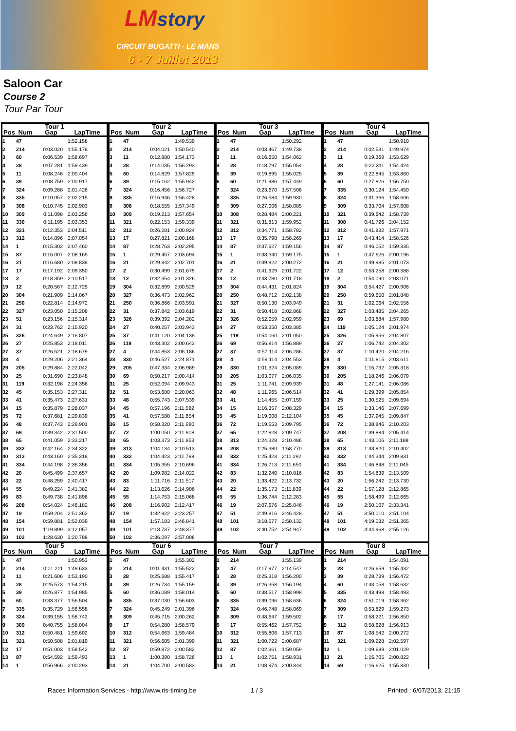LMstory
CIRCUIT BUGATTI - LE MANS
6 - 7 Juillet 2013
Saloon Car
Course 2
Tour Par Tour
| Tour 1 | | | |
| --- | --- | --- | --- |
| Pos | Num | Gap | LapTime |
| 1 | 47 | | 1:52.158 |
| 2 | 214 | 0:03.020 | 1:55.178 |
| 3 | 60 | 0:06.539 | 1:58.697 |
| 4 | 28 | 0:07.281 | 1:59.439 |
| 5 | 11 | 0:08.246 | 2:00.404 |
| 6 | 39 | 0:08.759 | 2:00.917 |
| 7 | 324 | 0:09.268 | 2:01.426 |
| 8 | 335 | 0:10.057 | 2:02.215 |
| 9 | 308 | 0:10.745 | 2:02.903 |
| 10 | 309 | 0:11.098 | 2:03.256 |
| 11 | 330 | 0:11.195 | 2:03.353 |
| 12 | 321 | 0:12.353 | 2:04.511 |
| 13 | 312 | 0:14.896 | 2:07.054 |
| 14 | 1 | 0:15.302 | 2:07.460 |
| 15 | 87 | 0:16.007 | 2:08.165 |
| 16 | 21 | 0:16.680 | 2:08.838 |
| 17 | 17 | 0:17.192 | 2:09.350 |
| 18 | 2 | 0:18.359 | 2:10.517 |
| 19 | 12 | 0:20.567 | 2:12.725 |
| 20 | 304 | 0:21.909 | 2:14.067 |
| 21 | 250 | 0:22.814 | 2:14.972 |
| 22 | 327 | 0:23.050 | 2:15.208 |
| 23 | 51 | 0:23.156 | 2:15.314 |
| 24 | 31 | 0:23.762 | 2:15.920 |
| 25 | 326 | 0:24.649 | 2:16.807 |
| 26 | 27 | 0:25.853 | 2:18.011 |
| 27 | 37 | 0:26.521 | 2:18.679 |
| 28 | 4 | 0:29.206 | 2:21.364 |
| 29 | 205 | 0:29.884 | 2:22.042 |
| 30 | 25 | 0:31.690 | 2:23.848 |
| 31 | 119 | 0:32.198 | 2:24.356 |
| 32 | 45 | 0:35.153 | 2:27.311 |
| 33 | 41 | 0:35.473 | 2:27.631 |
| 34 | 15 | 0:35.879 | 2:28.037 |
| 35 | 72 | 0:37.681 | 2:29.839 |
| 36 | 48 | 0:37.743 | 2:29.901 |
| 37 | 69 | 0:39.342 | 2:31.500 |
| 38 | 65 | 0:41.059 | 2:33.217 |
| 39 | 332 | 0:42.164 | 2:34.322 |
| 40 | 313 | 0:43.160 | 2:35.318 |
| 41 | 334 | 0:44.198 | 2:36.356 |
| 42 | 20 | 0:45.499 | 2:37.657 |
| 43 | 22 | 0:48.259 | 2:40.417 |
| 44 | 55 | 0:49.224 | 2:41.382 |
| 45 | 83 | 0:49.738 | 2:41.896 |
| 46 | 208 | 0:54.024 | 2:46.182 |
| 47 | 19 | 0:59.204 | 2:51.362 |
| 48 | 154 | 0:59.881 | 2:52.039 |
| 49 | 101 | 1:19.899 | 3:12.057 |
| 50 | 102 | 1:28.630 | 3:20.788 |
| Tour 2 | | | |
| --- | --- | --- | --- |
| Pos | Num | Gap | LapTime |
| 1 | 47 | | 1:49.539 |
| 2 | 214 | 0:04.021 | 1:50.540 |
| 3 | 11 | 0:12.880 | 1:54.173 |
| 4 | 28 | 0:14.035 | 1:56.293 |
| 5 | 60 | 0:14.829 | 1:57.829 |
| 6 | 39 | 0:15.162 | 1:55.942 |
| 7 | 324 | 0:16.456 | 1:56.727 |
| 8 | 335 | 0:16.946 | 1:56.428 |
| 9 | 308 | 0:18.555 | 1:57.349 |
| 10 | 309 | 0:19.213 | 1:57.654 |
| 11 | 321 | 0:22.153 | 1:59.339 |
| 12 | 312 | 0:26.281 | 2:00.924 |
| 13 | 17 | 0:27.821 | 2:00.168 |
| 14 | 87 | 0:28.763 | 2:02.295 |
| 15 | 1 | 0:29.457 | 2:03.694 |
| 16 | 21 | 0:29.842 | 2:02.701 |
| 17 | 2 | 0:30.499 | 2:01.679 |
| 18 | 12 | 0:32.354 | 2:01.326 |
| 19 | 304 | 0:32.899 | 2:00.529 |
| 20 | 327 | 0:36.473 | 2:02.962 |
| 21 | 250 | 0:36.866 | 2:03.591 |
| 22 | 31 | 0:37.842 | 2:03.619 |
| 23 | 326 | 0:39.392 | 2:04.282 |
| 24 | 27 | 0:40.257 | 2:03.943 |
| 25 | 37 | 0:41.120 | 2:04.138 |
| 26 | 119 | 0:43.302 | 2:00.643 |
| 27 | 4 | 0:44.853 | 2:05.186 |
| 28 | 330 | 0:46.527 | 2:24.871 |
| 29 | 205 | 0:47.334 | 2:06.989 |
| 30 | 69 | 0:50.217 | 2:00.414 |
| 31 | 25 | 0:52.094 | 2:09.943 |
| 32 | 51 | 0:53.680 | 2:20.063 |
| 33 | 48 | 0:55.743 | 2:07.539 |
| 34 | 45 | 0:57.196 | 2:11.582 |
| 35 | 41 | 0:57.588 | 2:11.654 |
| 36 | 15 | 0:58.320 | 2:11.980 |
| 37 | 72 | 1:00.050 | 2:11.908 |
| 38 | 65 | 1:03.373 | 2:11.853 |
| 39 | 313 | 1:04.134 | 2:10.513 |
| 40 | 332 | 1:04.423 | 2:11.798 |
| 41 | 334 | 1:05.355 | 2:10.696 |
| 42 | 20 | 1:09.982 | 2:14.022 |
| 43 | 83 | 1:11.716 | 2:11.517 |
| 44 | 22 | 1:13.626 | 2:14.906 |
| 45 | 55 | 1:14.753 | 2:15.068 |
| 46 | 208 | 1:16.902 | 2:12.417 |
| 47 | 19 | 1:32.922 | 2:23.257 |
| 48 | 154 | 1:57.183 | 2:46.841 |
| 49 | 101 | 2:18.737 | 2:48.377 |
| 50 | 102 | 2:36.097 | 2:57.006 |
| Tour 3 | | | |
| --- | --- | --- | --- |
| Pos | Num | Gap | LapTime |
| 1 | 47 | | 1:50.292 |
| 2 | 214 | 0:03.467 | 1:49.738 |
| 3 | 11 | 0:16.650 | 1:54.062 |
| 4 | 28 | 0:18.797 | 1:55.054 |
| 5 | 39 | 0:19.895 | 1:55.025 |
| 6 | 60 | 0:21.986 | 1:57.449 |
| 7 | 324 | 0:23.670 | 1:57.506 |
| 8 | 335 | 0:26.584 | 1:59.930 |
| 9 | 309 | 0:27.006 | 1:58.085 |
| 10 | 308 | 0:28.484 | 2:00.221 |
| 11 | 321 | 0:31.813 | 1:59.952 |
| 12 | 312 | 0:34.771 | 1:58.782 |
| 13 | 17 | 0:35.798 | 1:58.269 |
| 14 | 87 | 0:37.627 | 1:59.156 |
| 15 | 1 | 0:38.340 | 1:59.175 |
| 16 | 21 | 0:39.822 | 2:00.272 |
| 17 | 2 | 0:41.929 | 2:01.722 |
| 18 | 12 | 0:43.780 | 2:01.718 |
| 19 | 304 | 0:44.431 | 2:01.824 |
| 20 | 250 | 0:48.712 | 2:02.138 |
| 21 | 327 | 0:50.130 | 2:03.949 |
| 22 | 31 | 0:50.418 | 2:02.868 |
| 23 | 326 | 0:52.059 | 2:02.959 |
| 24 | 27 | 0:53.350 | 2:03.385 |
| 25 | 119 | 0:54.060 | 2:01.050 |
| 26 | 69 | 0:56.814 | 1:56.889 |
| 27 | 37 | 0:57.114 | 2:06.286 |
| 28 | 4 | 0:59.114 | 2:04.553 |
| 29 | 330 | 1:01.324 | 2:05.089 |
| 30 | 205 | 1:03.077 | 2:06.035 |
| 31 | 25 | 1:11.741 | 2:09.939 |
| 32 | 48 | 1:11.965 | 2:06.514 |
| 33 | 41 | 1:14.455 | 2:07.159 |
| 34 | 15 | 1:16.357 | 2:08.329 |
| 35 | 45 | 1:19.008 | 2:12.104 |
| 36 | 72 | 1:19.553 | 2:09.795 |
| 37 | 65 | 1:22.828 | 2:09.747 |
| 38 | 313 | 1:24.328 | 2:10.486 |
| 39 | 208 | 1:25.380 | 1:58.770 |
| 40 | 332 | 1:25.423 | 2:11.292 |
| 41 | 334 | 1:26.713 | 2:11.650 |
| 42 | 83 | 1:32.240 | 2:10.816 |
| 43 | 20 | 1:33.422 | 2:13.732 |
| 44 | 22 | 1:35.173 | 2:11.839 |
| 45 | 55 | 1:36.744 | 2:12.283 |
| 46 | 19 | 2:07.676 | 2:25.046 |
| 47 | 51 | 2:49.816 | 3:46.428 |
| 48 | 101 | 3:18.577 | 2:50.132 |
| 49 | 102 | 3:40.752 | 2:54.947 |
| Tour 4 | | | |
| --- | --- | --- | --- |
| Pos | Num | Gap | LapTime |
| 1 | 47 | | 1:50.910 |
| 2 | 214 | 0:02.531 | 1:49.974 |
| 3 | 11 | 0:19.369 | 1:53.629 |
| 4 | 28 | 0:22.311 | 1:54.424 |
| 5 | 39 | 0:22.845 | 1:53.860 |
| 6 | 60 | 0:27.826 | 1:56.750 |
| 7 | 335 | 0:30.124 | 1:54.450 |
| 8 | 324 | 0:31.366 | 1:58.606 |
| 9 | 309 | 0:33.704 | 1:57.608 |
| 10 | 321 | 0:39.642 | 1:58.739 |
| 11 | 308 | 0:41.726 | 2:04.152 |
| 12 | 312 | 0:41.832 | 1:57.971 |
| 13 | 17 | 0:43.414 | 1:58.526 |
| 14 | 87 | 0:46.052 | 1:59.335 |
| 15 | 1 | 0:47.626 | 2:00.196 |
| 16 | 21 | 0:49.985 | 2:01.073 |
| 17 | 12 | 0:53.258 | 2:00.388 |
| 18 | 2 | 0:54.090 | 2:03.071 |
| 19 | 304 | 0:54.427 | 2:00.906 |
| 20 | 250 | 0:59.650 | 2:01.848 |
| 21 | 31 | 1:02.064 | 2:02.556 |
| 22 | 327 | 1:03.485 | 2:04.265 |
| 23 | 69 | 1:03.884 | 1:57.980 |
| 24 | 119 | 1:05.124 | 2:01.974 |
| 25 | 326 | 1:05.956 | 2:04.807 |
| 26 | 27 | 1:06.742 | 2:04.302 |
| 27 | 37 | 1:10.420 | 2:04.216 |
| 28 | 4 | 1:11.815 | 2:03.611 |
| 29 | 330 | 1:15.732 | 2:05.318 |
| 30 | 205 | 1:18.246 | 2:06.079 |
| 31 | 48 | 1:27.141 | 2:06.086 |
| 32 | 41 | 1:29.399 | 2:05.854 |
| 33 | 25 | 1:30.525 | 2:09.694 |
| 34 | 15 | 1:33.146 | 2:07.699 |
| 35 | 45 | 1:37.945 | 2:09.847 |
| 36 | 72 | 1:38.846 | 2:10.203 |
| 37 | 208 | 1:39.884 | 2:05.414 |
| 38 | 65 | 1:43.106 | 2:11.188 |
| 39 | 313 | 1:43.820 | 2:10.402 |
| 40 | 332 | 1:44.344 | 2:09.831 |
| 41 | 334 | 1:46.848 | 2:11.045 |
| 42 | 83 | 1:54.839 | 2:13.509 |
| 43 | 20 | 1:56.242 | 2:13.730 |
| 44 | 22 | 1:57.128 | 2:12.865 |
| 45 | 55 | 1:58.499 | 2:12.665 |
| 46 | 19 | 2:50.107 | 2:33.341 |
| 47 | 51 | 3:50.010 | 2:51.104 |
| 48 | 101 | 4:19.032 | 2:51.365 |
| 49 | 102 | 4:44.968 | 2:55.126 |
| Tour 5 | | | |
| --- | --- | --- | --- |
| Pos | Num | Gap | LapTime |
| 1 | 47 | | 1:50.953 |
| 2 | 214 | 0:01.211 | 1:49.633 |
| 3 | 11 | 0:21.606 | 1:53.190 |
| 4 | 28 | 0:25.573 | 1:54.215 |
| 5 | 39 | 0:26.877 | 1:54.985 |
| 6 | 60 | 0:33.377 | 1:56.504 |
| 7 | 335 | 0:35.729 | 1:56.558 |
| 8 | 324 | 0:39.155 | 1:58.742 |
| 9 | 309 | 0:40.755 | 1:58.004 |
| 10 | 312 | 0:50.481 | 1:59.602 |
| 11 | 321 | 0:50.508 | 2:01.819 |
| 12 | 17 | 0:51.003 | 1:58.542 |
| 13 | 87 | 0:54.592 | 1:59.493 |
| 14 | 1 | 0:56.966 | 2:00.293 |
| Tour 6 | | | |
| --- | --- | --- | --- |
| Pos | Num | Gap | LapTime |
| 1 | 47 | | 1:55.302 |
| 2 | 214 | 0:01.431 | 1:55.522 |
| 3 | 28 | 0:25.688 | 1:55.417 |
| 4 | 39 | 0:26.734 | 1:55.159 |
| 5 | 60 | 0:36.089 | 1:58.014 |
| 6 | 335 | 0:37.030 | 1:56.603 |
| 7 | 324 | 0:45.249 | 2:01.396 |
| 8 | 309 | 0:45.715 | 2:00.262 |
| 9 | 17 | 0:54.280 | 1:58.579 |
| 10 | 312 | 0:54.663 | 1:59.484 |
| 11 | 321 | 0:56.605 | 2:01.399 |
| 12 | 87 | 0:59.872 | 2:00.582 |
| 13 | 1 | 1:00.390 | 1:58.726 |
| 14 | 21 | 1:04.700 | 2:00.583 |
| Tour 7 | | | |
| --- | --- | --- | --- |
| Pos | Num | Gap | LapTime |
| 1 | 214 | | 1:55.139 |
| 2 | 47 | 0:17.977 | 2:14.547 |
| 3 | 28 | 0:25.318 | 1:56.200 |
| 4 | 39 | 0:26.358 | 1:56.194 |
| 5 | 60 | 0:38.517 | 1:58.998 |
| 6 | 335 | 0:39.096 | 1:58.636 |
| 7 | 324 | 0:46.748 | 1:58.069 |
| 8 | 309 | 0:48.647 | 1:59.502 |
| 9 | 17 | 0:55.462 | 1:57.752 |
| 10 | 312 | 0:55.806 | 1:57.713 |
| 11 | 321 | 1:00.722 | 2:00.687 |
| 12 | 87 | 1:02.361 | 1:59.059 |
| 13 | 1 | 1:02.751 | 1:58.931 |
| 14 | 21 | 1:08.974 | 2:00.844 |
| Tour 8 | | | |
| --- | --- | --- | --- |
| Pos | Num | Gap | LapTime |
| 1 | 214 | | 1:54.091 |
| 2 | 28 | 0:26.659 | 1:55.432 |
| 3 | 39 | 0:28.739 | 1:56.472 |
| 4 | 60 | 0:43.058 | 1:58.632 |
| 5 | 335 | 0:43.498 | 1:58.493 |
| 6 | 324 | 0:51.019 | 1:58.362 |
| 7 | 309 | 0:53.829 | 1:59.273 |
| 8 | 17 | 0:58.221 | 1:56.850 |
| 9 | 312 | 0:58.628 | 1:56.913 |
| 10 | 87 | 1:08.542 | 2:00.272 |
| 11 | 321 | 1:09.228 | 2:02.597 |
| 12 | 1 | 1:09.689 | 2:01.029 |
| 13 | 21 | 1:15.705 | 2:00.822 |
| 14 | 69 | 1:16.625 | 1:55.830 |
Races Information Services - http://www.ris-timing.be 1 / 3 Printed : 6/07/2013, 21:15